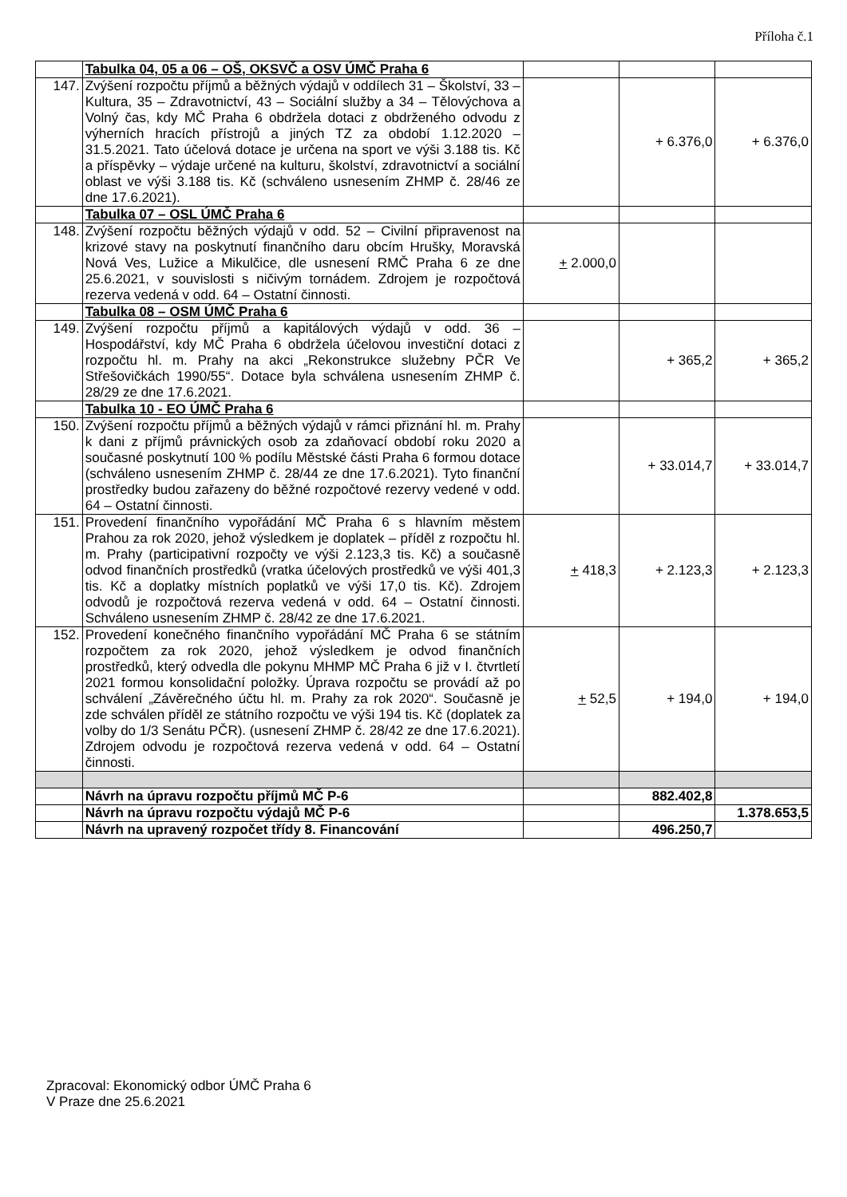Příloha č.1
| | Tabulka 04, 05 a 06 – OŠ, OKSVČ a OSV ÚMČ Praha 6 | | | |
| 147. | Zvýšení rozpočtu příjmů a běžných výdajů v oddílech 31 – Školství, 33 – Kultura, 35 – Zdravotnictví, 43 – Sociální služby a 34 – Tělovýchova a Volný čas, kdy MČ Praha 6 obdržela dotaci z obdrženého odvodu z výherních hracích přístrojů a jiných TZ za období 1.12.2020 – 31.5.2021. Tato účelová dotace je určena na sport ve výši 3.188 tis. Kč a příspěvky – výdaje určené na kulturu, školství, zdravotnictví a sociální oblast ve výši 3.188 tis. Kč (schváleno usnesením ZHMP č. 28/46 ze dne 17.6.2021). | | + 6.376,0 | + 6.376,0 |
| | Tabulka 07 – OSL ÚMČ Praha 6 | | | |
| 148. | Zvýšení rozpočtu běžných výdajů v odd. 52 – Civilní připravenost na krizové stavy na poskytnutí finančního daru obcím Hrušky, Moravská Nová Ves, Lužice a Mikulčice, dle usnesení RMČ Praha 6 ze dne 25.6.2021, v souvislosti s ničivým tornádem. Zdrojem je rozpočtová rezerva vedená v odd. 64 – Ostatní činnosti. | + 2.000,0 | | |
| | Tabulka 08 – OSM ÚMČ Praha 6 | | | |
| 149. | Zvýšení rozpočtu příjmů a kapitálových výdajů v odd. 36 – Hospodářství, kdy MČ Praha 6 obdržela účelovou investiční dotaci z rozpočtu hl. m. Prahy na akci „Rekonstrukce služebny PČR Ve Střešovičkách 1990/55“. Dotace byla schválena usnesením ZHMP č. 28/29 ze dne 17.6.2021. | | + 365,2 | + 365,2 |
| | Tabulka 10 - EO ÚMČ Praha 6 | | | |
| 150. | Zvýšení rozpočtu příjmů a běžných výdajů v rámci přiznání hl. m. Prahy k dani z příjmů právnických osob za zdaňovací období roku 2020 a současné poskytnutí 100 % podílu Městské části Praha 6 formou dotace (schváleno usnesením ZHMP č. 28/44 ze dne 17.6.2021). Tyto finanční prostředky budou zařazeny do běžné rozpočtové rezervy vedené v odd. 64 – Ostatní činnosti. | | + 33.014,7 | + 33.014,7 |
| 151. | Provedení finančního vypořádání MČ Praha 6 s hlavním městem Prahou za rok 2020, jehož výsledkem je doplatek – příděl z rozpočtu hl. m. Prahy (participativní rozpočty ve výši 2.123,3 tis. Kč) a současně odvod finančních prostředků (vratka účelových prostředků ve výši 401,3 tis. Kč a doplatky místních poplatků ve výši 17,0 tis. Kč). Zdrojem odvodů je rozpočtová rezerva vedená v odd. 64 – Ostatní činnosti. Schváleno usnesením ZHMP č. 28/42 ze dne 17.6.2021. | + 418,3 | + 2.123,3 | + 2.123,3 |
| 152. | Provedení konečného finančního vypořádání MČ Praha 6 se státním rozpočtem za rok 2020, jehož výsledkem je odvod finančních prostředků, který odvedla dle pokynu MHMP MČ Praha 6 již v I. čtvrtletí 2021 formou konsolidační položky. Úprava rozpočtu se provádí až po schválení „Závěrečného účtu hl. m. Prahy za rok 2020“. Současně je zde schválen příděl ze státního rozpočtu ve výši 194 tis. Kč (doplatek za volby do 1/3 Senátu PČR). (usnesení ZHMP č. 28/42 ze dne 17.6.2021). Zdrojem odvodu je rozpočtová rezerva vedená v odd. 64 – Ostatní činnosti. | + 52,5 | + 194,0 | + 194,0 |
| | Návrh na úpravu rozpočtu příjmů MČ P-6 | | 882.402,8 | |
| | Návrh na úpravu rozpočtu výdajů MČ P-6 | | | 1.378.653,5 |
| | Návrh na upravený rozpočet třídy 8. Financování | | 496.250,7 | |
Zpracoval: Ekonomický odbor ÚMČ Praha 6
V Praze dne 25.6.2021